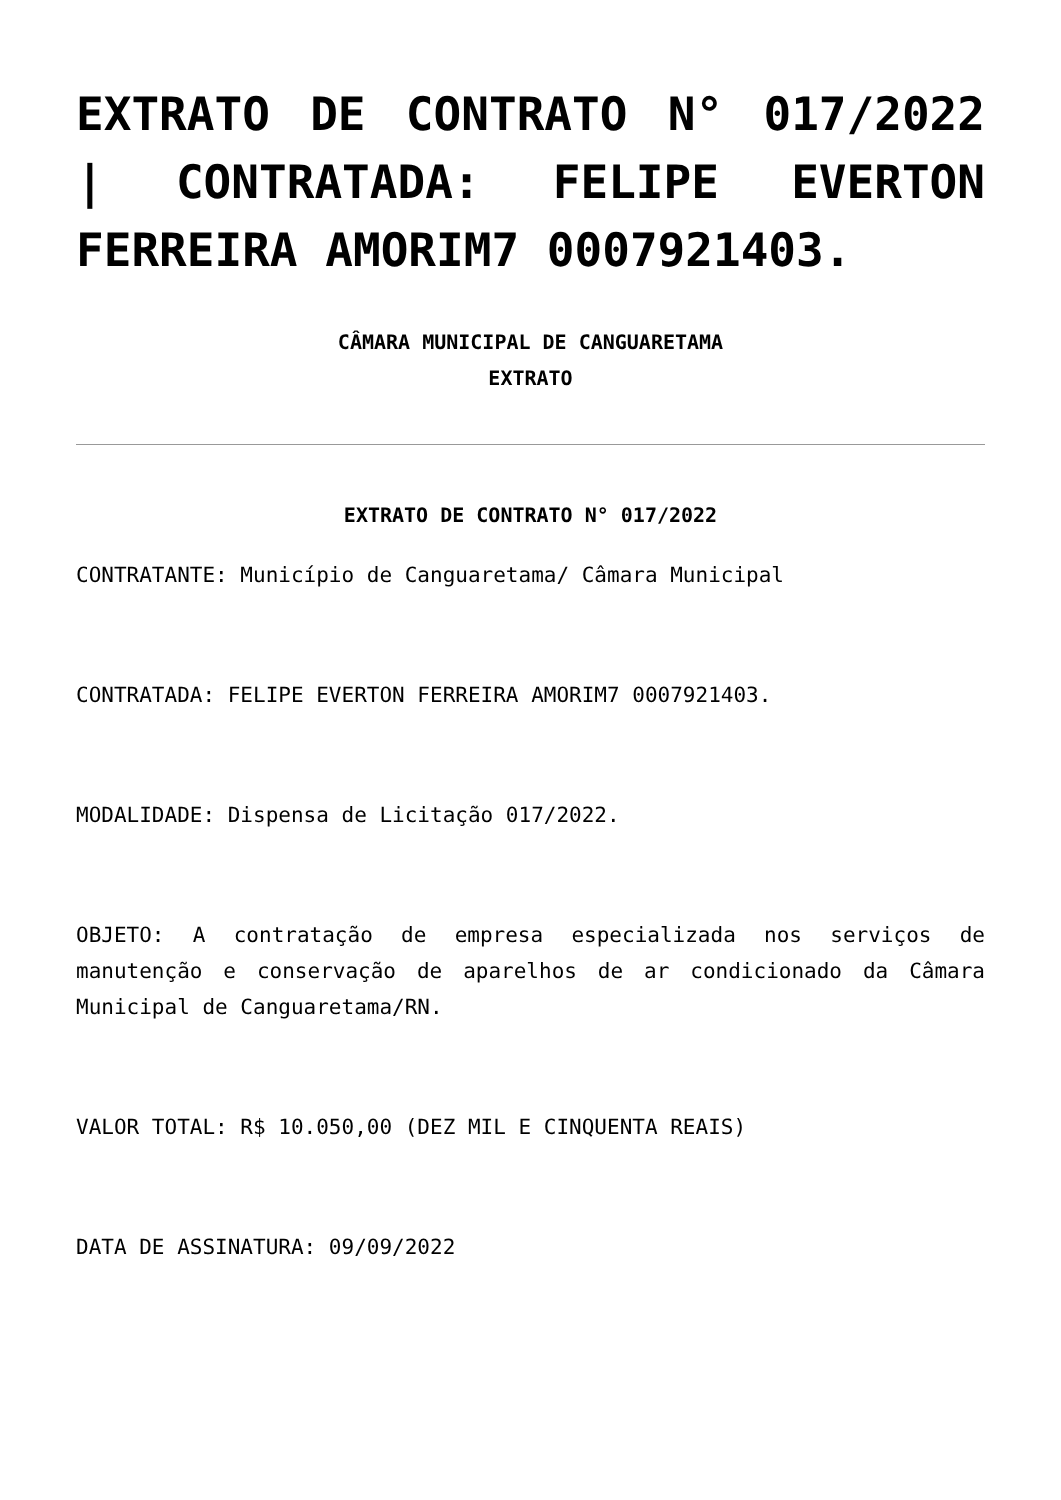EXTRATO DE CONTRATO N° 017/2022 | CONTRATADA: FELIPE EVERTON FERREIRA AMORIM7 0007921403.
CÂMARA MUNICIPAL DE CANGUARETAMA
EXTRATO
EXTRATO DE CONTRATO N° 017/2022
CONTRATANTE: Município de Canguaretama/ Câmara Municipal
CONTRATADA: FELIPE EVERTON FERREIRA AMORIM7 0007921403.
MODALIDADE: Dispensa de Licitação 017/2022.
OBJETO: A contratação de empresa especializada nos serviços de manutenção e conservação de aparelhos de ar condicionado da Câmara Municipal de Canguaretama/RN.
VALOR TOTAL: R$ 10.050,00 (DEZ MIL E CINQUENTA REAIS)
DATA DE ASSINATURA: 09/09/2022